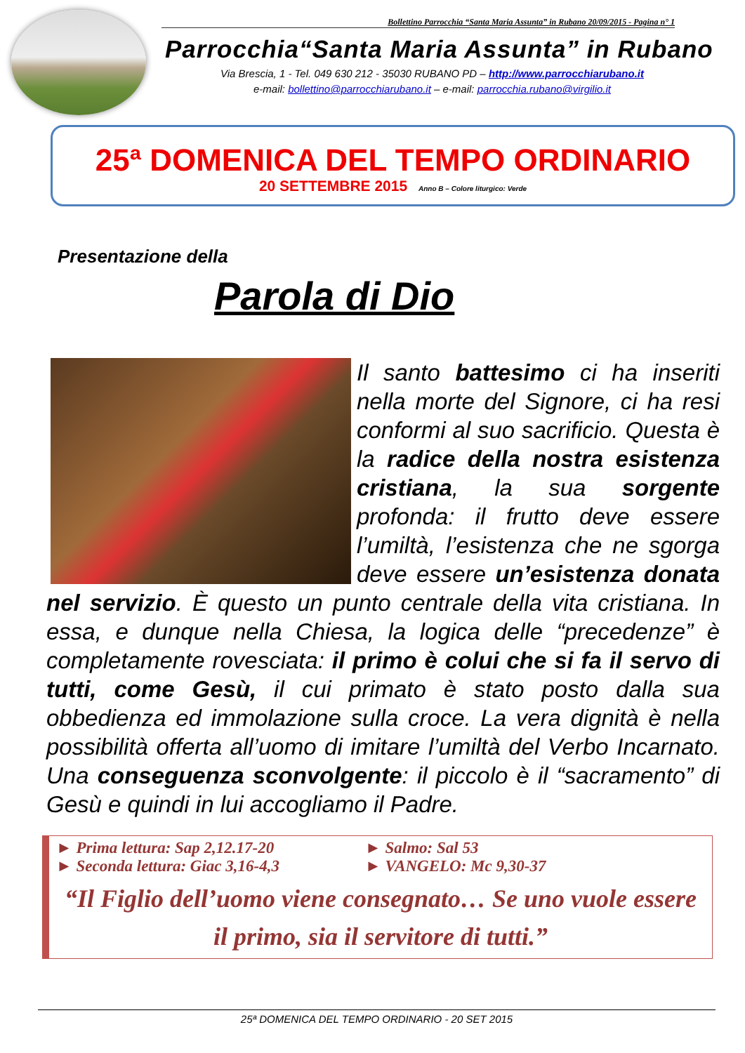Bollettino Parrocchia “Santa Maria Assunta” in Rubano 20/09/2015 - Pagina n° 1
Parrocchia“Santa Maria Assunta” in Rubano
Via Brescia, 1 - Tel. 049 630 212 - 35030 RUBANO PD – http://www.parrocchiarubano.it
e-mail: bollettino@parrocchiarubano.it – e-mail: parrocchia.rubano@virgilio.it
25ª DOMENICA DEL TEMPO ORDINARIO
20 SETTEMBRE 2015 Anno B – Colore liturgico: Verde
Presentazione della
Parola di Dio
Il santo battesimo ci ha inseriti nella morte del Signore, ci ha resi conformi al suo sacrificio. Questa è la radice della nostra esistenza cristiana, la sua sorgente profonda: il frutto deve essere l’umiltà, l’esistenza che ne sgorga deve essere un’esistenza donata nel servizio. È questo un punto centrale della vita cristiana. In essa, e dunque nella Chiesa, la logica delle “precedenze” è completamente rovesciata: il primo è colui che si fa il servo di tutti, come Gesù, il cui primato è stato posto dalla sua obbedienza ed immolazione sulla croce. La vera dignità è nella possibilità offerta all’uomo di imitare l’umiltà del Verbo Incarnato. Una conseguenza sconvolgente: il piccolo è il “sacramento” di Gesù e quindi in lui accogliamo il Padre.
► Prima lettura: Sap 2,12.17-20 ► Salmo: Sal 53
► Seconda lettura: Giac 3,16-4,3 ► VANGELO: Mc 9,30-37
“Il Figlio dell’uomo viene consegnato… Se uno vuole essere il primo, sia il servitore di tutti.”
25ª DOMENICA DEL TEMPO ORDINARIO - 20 SET 2015